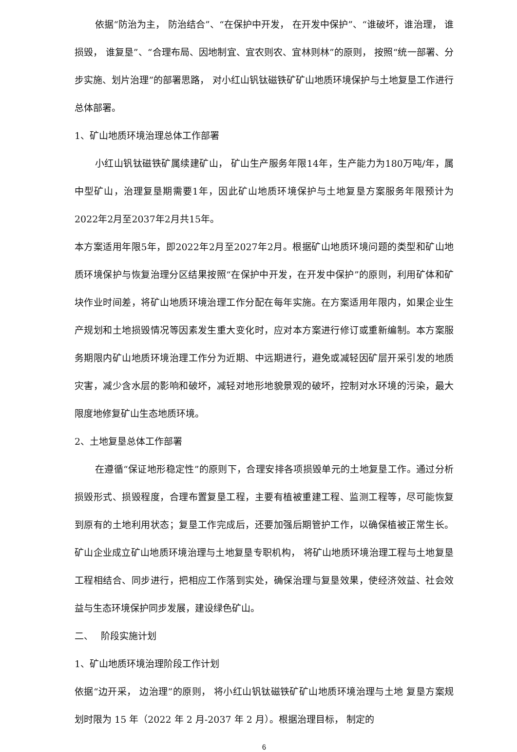依据“防治为主， 防治结合”、“在保护中开发， 在开发中保护”、“谁破坏，谁治理， 谁损毁， 谁复垦”、“合理布局、因地制宜、宜农则农、宜林则林”的原则， 按照“统一部署、分步实施、划片治理”的部署思路， 对小红山钒钛磁铁矿矿山地质环境保护与土地复垦工作进行总体部署。
1、矿山地质环境治理总体工作部署
小红山钒钛磁铁矿属续建矿山， 矿山生产服务年限14年，生产能力为180万吨/年，属中型矿山，治理复垦期需要1年，因此矿山地质环境保护与土地复垦方案服务年限预计为 2022年2月至2037年2月共15年。
本方案适用年限5年，即2022年2月至2027年2月。根据矿山地质环境问题的类型和矿山地质环境保护与恢复治理分区结果按照“在保护中开发，在开发中保护”的原则，利用矿体和矿块作业时间差，将矿山地质环境治理工作分配在每年实施。在方案适用年限内，如果企业生产规划和土地损毁情况等因素发生重大变化时，应对本方案进行修订或重新编制。本方案服务期限内矿山地质环境治理工作分为近期、中远期进行，避免或减轻因矿层开采引发的地质灾害，减少含水层的影响和破坏，减轻对地形地貌景观的破坏，控制对水环境的污染，最大限度地修复矿山生态地质环境。
2、土地复垦总体工作部署
在遵循“保证地形稳定性”的原则下，合理安排各项损毁单元的土地复垦工作。通过分析损毁形式、损毁程度，合理布置复垦工程，主要有植被重建工程、监测工程等，尽可能恢复到原有的土地利用状态；复垦工作完成后，还要加强后期管护工作，以确保植被正常生长。矿山企业成立矿山地质环境治理与土地复垦专职机构， 将矿山地质环境治理工程与土地复垦工程相结合、同步进行，把相应工作落到实处，确保治理与复垦效果，使经济效益、社会效益与生态环境保护同步发展，建设绿色矿山。
二、　 阶段实施计划
1、矿山地质环境治理阶段工作计划
依据“边开采， 边治理”的原则， 将小红山钒钛磁铁矿矿山地质环境治理与土地 复垦方案规划时限为 15 年（2022 年 2 月-2037 年 2 月）。根据治理目标， 制定的
6